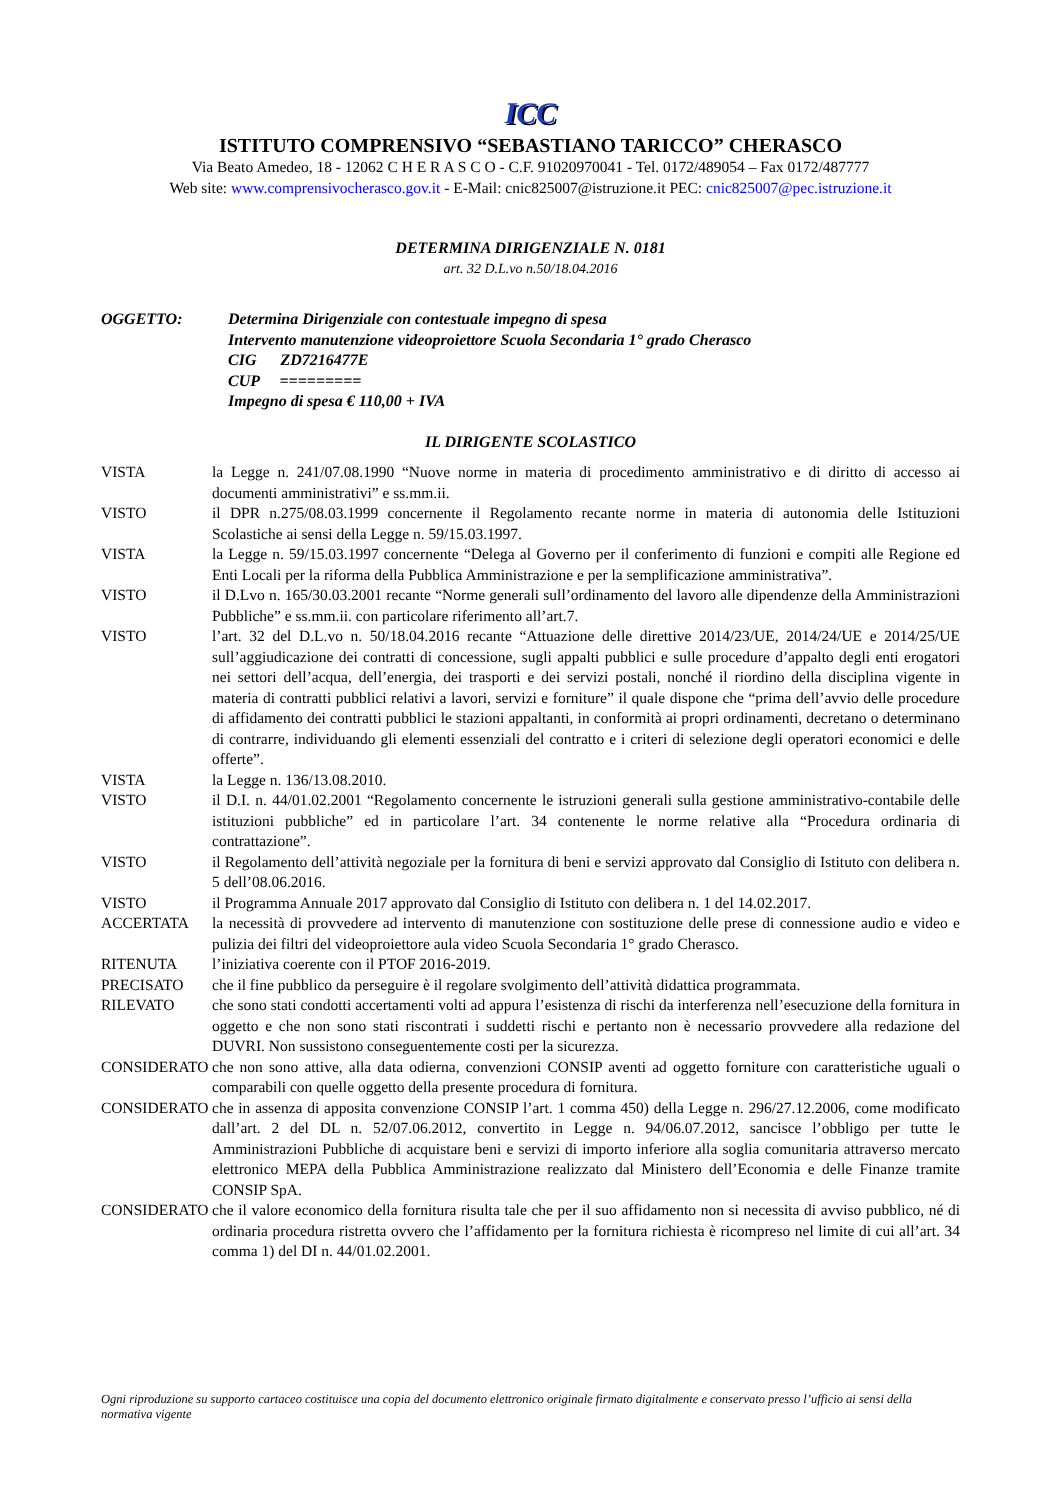ICC
ISTITUTO COMPRENSIVO “SEBASTIANO TARICCO” CHERASCO
Via Beato Amedeo, 18 - 12062 C H E R A S C O - C.F. 91020970041 - Tel. 0172/489054 – Fax 0172/487777
Web site: www.comprensivocherasco.gov.it - E-Mail: cnic825007@istruzione.it PEC: cnic825007@pec.istruzione.it
DETERMINA DIRIGENZIALE N. 0181
art. 32 D.L.vo n.50/18.04.2016
OGGETTO: Determina Dirigenziale con contestuale impegno di spesa
Intervento manutenzione videoproiettore Scuola Secondaria 1° grado Cherasco
CIG ZD7216477E
CUP =========
Impegno di spesa € 110,00 + IVA
IL DIRIGENTE SCOLASTICO
VISTA la Legge n. 241/07.08.1990 “Nuove norme in materia di procedimento amministrativo e di diritto di accesso ai documenti amministrativi” e ss.mm.ii.
VISTO il DPR n.275/08.03.1999 concernente il Regolamento recante norme in materia di autonomia delle Istituzioni Scolastiche ai sensi della Legge n. 59/15.03.1997.
VISTA la Legge n. 59/15.03.1997 concernente “Delega al Governo per il conferimento di funzioni e compiti alle Regione ed Enti Locali per la riforma della Pubblica Amministrazione e per la semplificazione amministrativa”.
VISTO il D.Lvo n. 165/30.03.2001 recante “Norme generali sull’ordinamento del lavoro alle dipendenze della Amministrazioni Pubbliche” e ss.mm.ii. con particolare riferimento all’art.7.
VISTO l’art. 32 del D.L.vo n. 50/18.04.2016 recante “Attuazione delle direttive 2014/23/UE, 2014/24/UE e 2014/25/UE sull’aggiudicazione dei contratti di concessione, sugli appalti pubblici e sulle procedure d’appalto degli enti erogatori nei settori dell’acqua, dell’energia, dei trasporti e dei servizi postali, nonché il riordino della disciplina vigente in materia di contratti pubblici relativi a lavori, servizi e forniture” il quale dispone che “prima dell’avvio delle procedure di affidamento dei contratti pubblici le stazioni appaltanti, in conformità ai propri ordinamenti, decretano o determinano di contrarre, individuando gli elementi essenziali del contratto e i criteri di selezione degli operatori economici e delle offerte”.
VISTA la Legge n. 136/13.08.2010.
VISTO il D.I. n. 44/01.02.2001 “Regolamento concernente le istruzioni generali sulla gestione amministrativo-contabile delle istituzioni pubbliche” ed in particolare l’art. 34 contenente le norme relative alla “Procedura ordinaria di contrattazione”.
VISTO il Regolamento dell’attività negoziale per la fornitura di beni e servizi approvato dal Consiglio di Istituto con delibera n. 5 dell’08.06.2016.
VISTO il Programma Annuale 2017 approvato dal Consiglio di Istituto con delibera n. 1 del 14.02.2017.
ACCERTATA la necessità di provvedere ad intervento di manutenzione con sostituzione delle prese di connessione audio e video e pulizia dei filtri del videoproiettore aula video Scuola Secondaria 1° grado Cherasco.
RITENUTA l’iniziativa coerente con il PTOF 2016-2019.
PRECISATO che il fine pubblico da perseguire è il regolare svolgimento dell’attività didattica programmata.
RILEVATO che sono stati condotti accertamenti volti ad appura l’esistenza di rischi da interferenza nell’esecuzione della fornitura in oggetto e che non sono stati riscontrati i suddetti rischi e pertanto non è necessario provvedere alla redazione del DUVRI. Non sussistono conseguentemente costi per la sicurezza.
CONSIDERATO che non sono attive, alla data odierna, convenzioni CONSIP aventi ad oggetto forniture con caratteristiche uguali o comparabili con quelle oggetto della presente procedura di fornitura.
CONSIDERATO che in assenza di apposita convenzione CONSIP l’art. 1 comma 450) della Legge n. 296/27.12.2006, come modificato dall’art. 2 del DL n. 52/07.06.2012, convertito in Legge n. 94/06.07.2012, sancisce l’obbligo per tutte le Amministrazioni Pubbliche di acquistare beni e servizi di importo inferiore alla soglia comunitaria attraverso mercato elettronico MEPA della Pubblica Amministrazione realizzato dal Ministero dell’Economia e delle Finanze tramite CONSIP SpA.
CONSIDERATO che il valore economico della fornitura risulta tale che per il suo affidamento non si necessita di avviso pubblico, né di ordinaria procedura ristretta ovvero che l’affidamento per la fornitura richiesta è ricompreso nel limite di cui all’art. 34 comma 1) del DI n. 44/01.02.2001.
Ogni riproduzione su supporto cartaceo costituisce una copia del documento elettronico originale firmato digitalmente e conservato presso l’ufficio ai sensi della normativa vigente